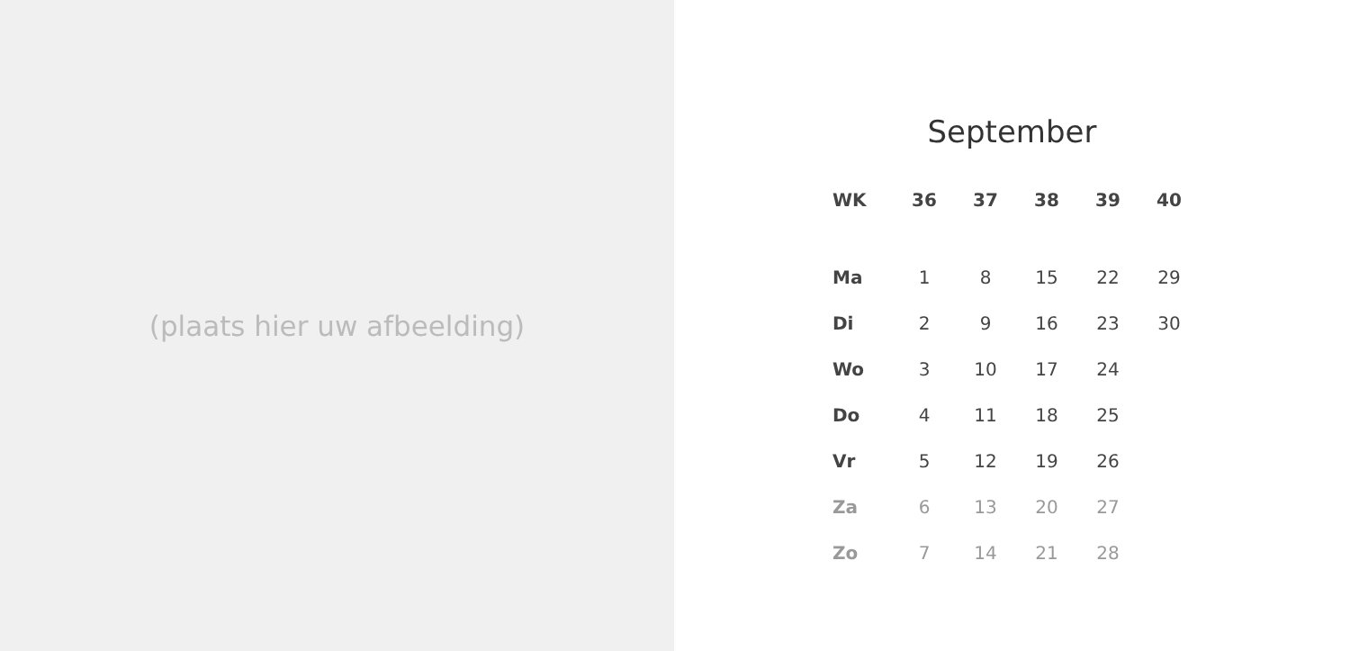(plaats hier uw afbeelding)
September
| WK | 36 | 37 | 38 | 39 | 40 |
| --- | --- | --- | --- | --- | --- |
| Ma | 1 | 8 | 15 | 22 | 29 |
| Di | 2 | 9 | 16 | 23 | 30 |
| Wo | 3 | 10 | 17 | 24 | |
| Do | 4 | 11 | 18 | 25 | |
| Vr | 5 | 12 | 19 | 26 | |
| Za | 6 | 13 | 20 | 27 | |
| Zo | 7 | 14 | 21 | 28 | |